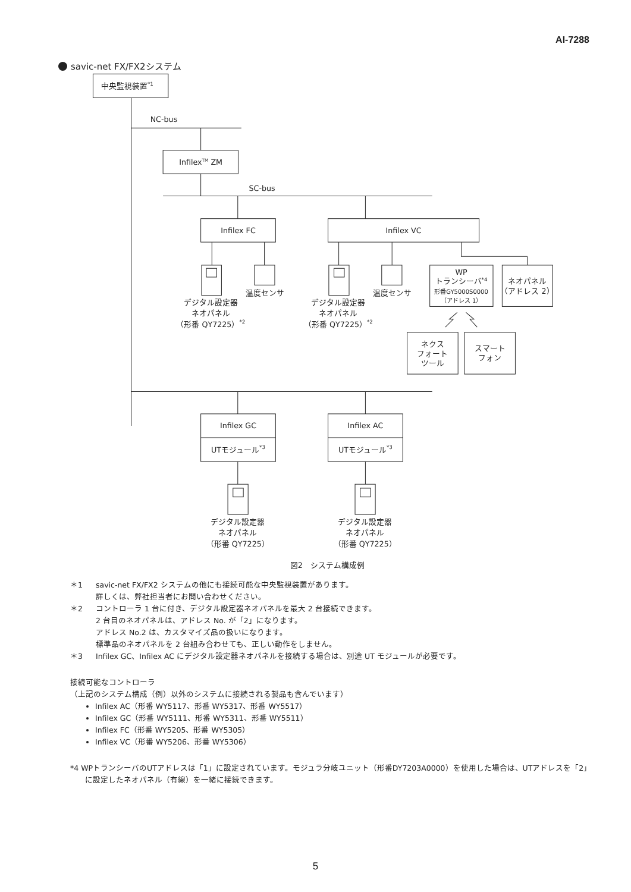AI-7288
savic-net FX/FX2システム
中央監視装置*1
NC-bus
InfilexTM ZM
SC-bus
Infilex FC
Infilex VC
温度センサ
デジタル設定器
ネオパネル
（形番 QY7225）*2
温度センサ
デジタル設定器
ネオパネル
（形番 QY7225）*2
WP
トランシーバ*4
形番GY5000S0000
（アドレス 1）
ネオパネル
（アドレス 2）
ネクス
フォート
ツール
スマート
フォン
Infilex GC
UTモジュール*3
Infilex AC
UTモジュール*3
デジタル設定器
ネオパネル
（形番 QY7225）
デジタル設定器
ネオパネル
（形番 QY7225）
図2　システム構成例
＊1 savic-net FX/FX2 システムの他にも接続可能な中央監視装置があります。
詳しくは、弊社担当者にお問い合わせください。
＊2 コントローラ 1 台に付き、デジタル設定器ネオパネルを最大 2 台接続できます。
2 台目のネオパネルは、アドレス No. が「2」になります。
アドレス No.2 は、カスタマイズ品の扱いになります。
標準品のネオパネルを 2 台組み合わせても、正しい動作をしません。
＊3 Infilex GC、Infilex AC にデジタル設定器ネオパネルを接続する場合は、別途 UT モジュールが必要です。
接続可能なコントローラ
（上記のシステム構成（例）以外のシステムに接続される製品も含んでいます）
Infilex AC（形番 WY5117、形番 WY5317、形番 WY5517）
Infilex GC（形番 WY5111、形番 WY5311、形番 WY5511）
Infilex FC（形番 WY5205、形番 WY5305）
Infilex VC（形番 WY5206、形番 WY5306）
*4 WPトランシーバのUTアドレスは「1」に設定されています。モジュラ分岐ユニット（形番DY7203A0000）を使用した場合は、UTアドレスを「2」に設定したネオパネル（有線）を一緒に接続できます。
5